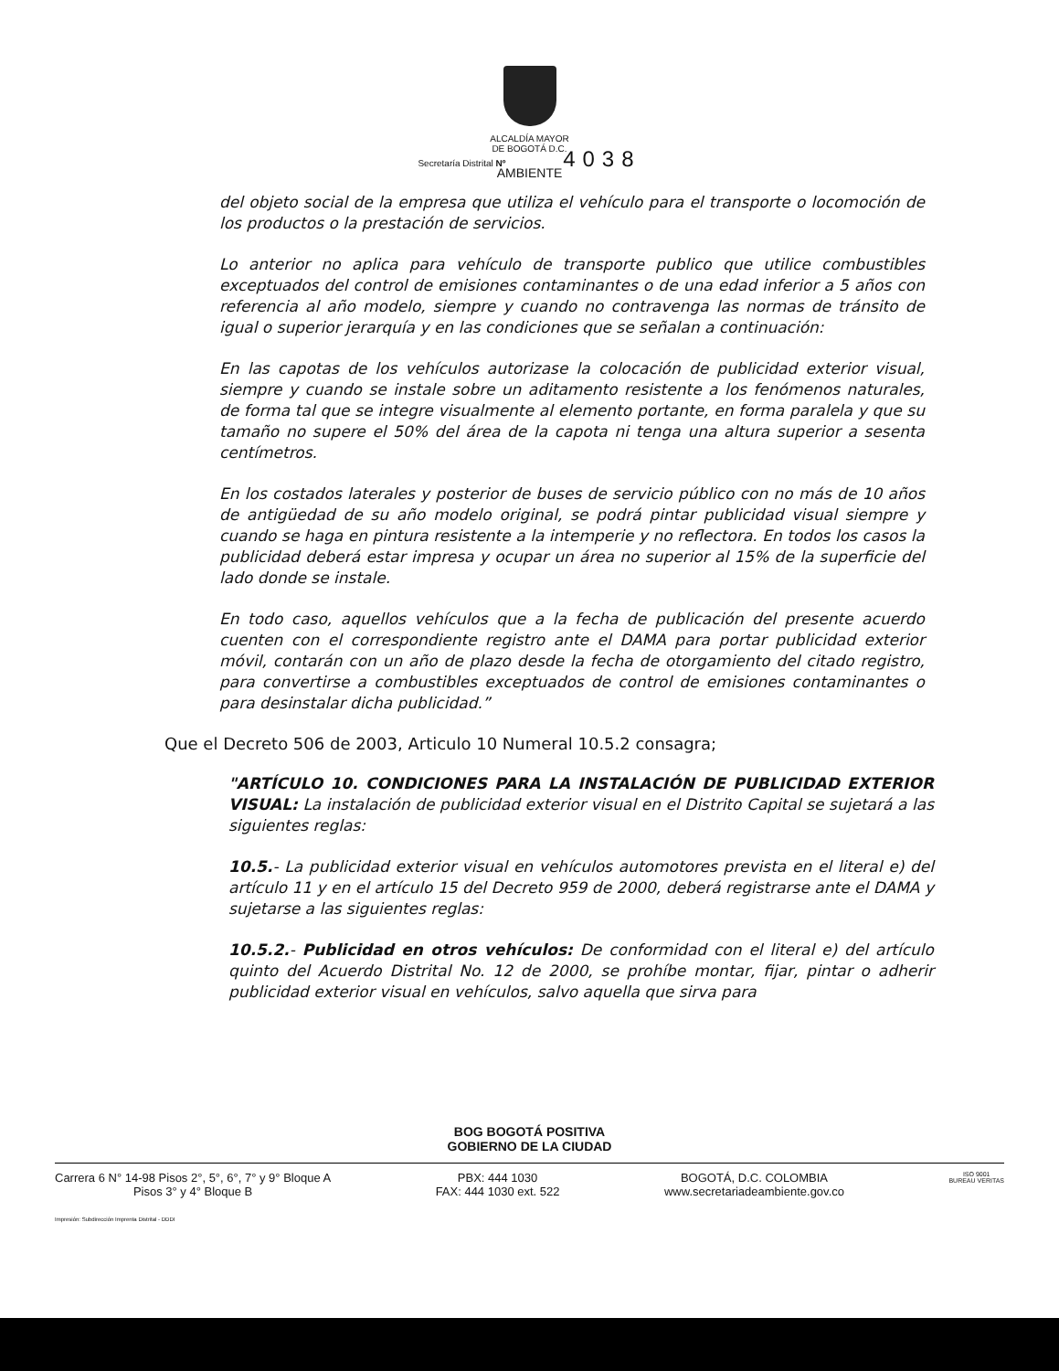ALCALDÍA MAYOR
DE BOGOTÁ D.C.
Secretaría Distrital Nº 4038
AMBIENTE
del objeto social de la empresa que utiliza el vehículo para el transporte o locomoción de los productos o la prestación de servicios.
Lo anterior no aplica para vehículo de transporte publico que utilice combustibles exceptuados del control de emisiones contaminantes o de una edad inferior a 5 años con referencia al año modelo, siempre y cuando no contravenga las normas de tránsito de igual o superior jerarquía y en las condiciones que se señalan a continuación:
En las capotas de los vehículos autorizase la colocación de publicidad exterior visual, siempre y cuando se instale sobre un aditamento resistente a los fenómenos naturales, de forma tal que se integre visualmente al elemento portante, en forma paralela y que su tamaño no supere el 50% del área de la capota ni tenga una altura superior a sesenta centímetros.
En los costados laterales y posterior de buses de servicio público con no más de 10 años de antigüedad de su año modelo original, se podrá pintar publicidad visual siempre y cuando se haga en pintura resistente a la intemperie y no reflectora. En todos los casos la publicidad deberá estar impresa y ocupar un área no superior al 15% de la superficie del lado donde se instale.
En todo caso, aquellos vehículos que a la fecha de publicación del presente acuerdo cuenten con el correspondiente registro ante el DAMA para portar publicidad exterior móvil, contarán con un año de plazo desde la fecha de otorgamiento del citado registro, para convertirse a combustibles exceptuados de control de emisiones contaminantes o para desinstalar dicha publicidad.”
Que el Decreto 506 de 2003, Articulo 10 Numeral 10.5.2 consagra;
"ARTÍCULO 10. CONDICIONES PARA LA INSTALACIÓN DE PUBLICIDAD EXTERIOR VISUAL: La instalación de publicidad exterior visual en el Distrito Capital se sujetará a las siguientes reglas:
10.5.- La publicidad exterior visual en vehículos automotores prevista en el literal e) del artículo 11 y en el artículo 15 del Decreto 959 de 2000, deberá registrarse ante el DAMA y sujetarse a las siguientes reglas:
10.5.2.- Publicidad en otros vehículos: De conformidad con el literal e) del artículo quinto del Acuerdo Distrital No. 12 de 2000, se prohíbe montar, fijar, pintar o adherir publicidad exterior visual en vehículos, salvo aquella que sirva para
BOG BOGOTÁ POSITIVA
GOBIERNO DE LA CIUDAD
Carrera 6 N° 14-98 Pisos 2°, 5°, 6°, 7° y 9° Bloque A
Pisos 3° y 4° Bloque B
PBX: 444 1030
FAX: 444 1030 ext. 522
BOGOTÁ, D.C. COLOMBIA
www.secretariadeambiente.gov.co
ISO 9001
BUREAU VERITAS
Impresión: Subdirección Imprenta Distrital - DDDI